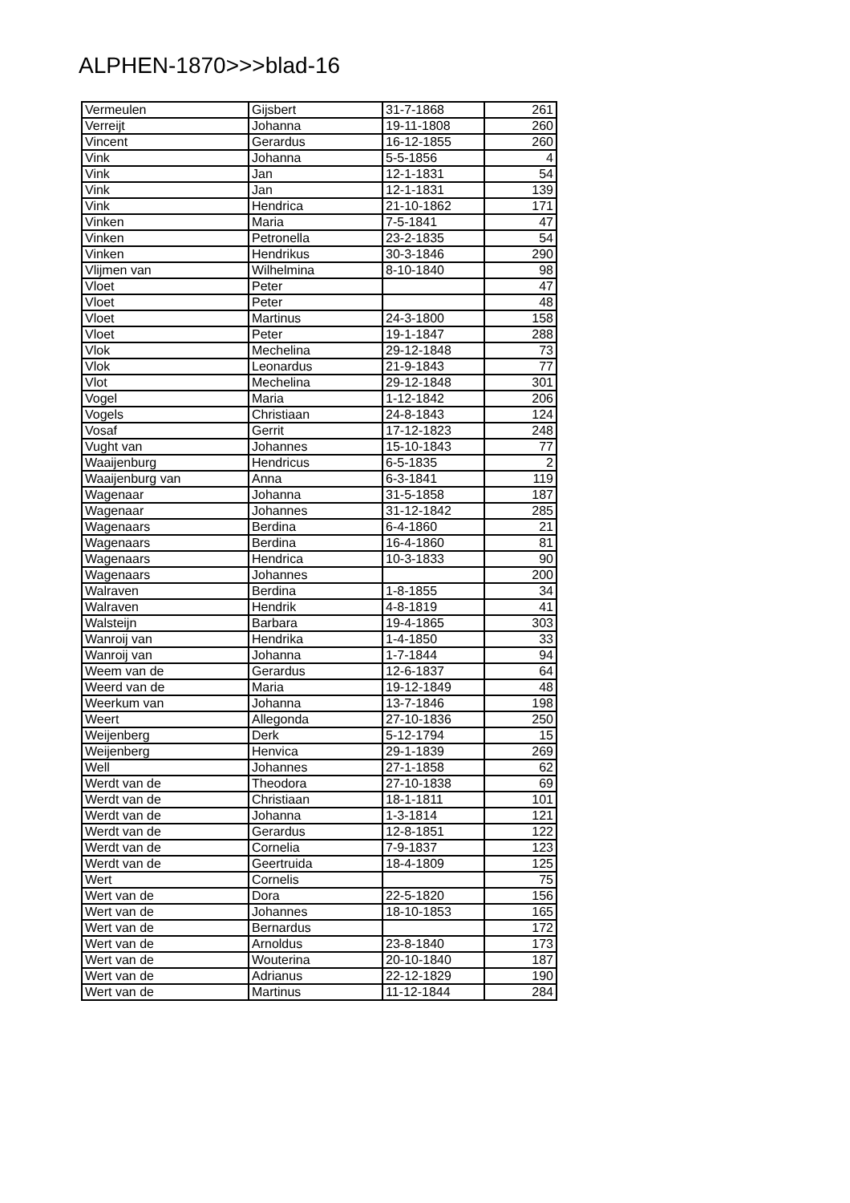ALPHEN-1870>>>blad-16
| Vermeulen | Gijsbert | 31-7-1868 | 261 |
| Verreijt | Johanna | 19-11-1808 | 260 |
| Vincent | Gerardus | 16-12-1855 | 260 |
| Vink | Johanna | 5-5-1856 | 4 |
| Vink | Jan | 12-1-1831 | 54 |
| Vink | Jan | 12-1-1831 | 139 |
| Vink | Hendrica | 21-10-1862 | 171 |
| Vinken | Maria | 7-5-1841 | 47 |
| Vinken | Petronella | 23-2-1835 | 54 |
| Vinken | Hendrikus | 30-3-1846 | 290 |
| Vlijmen van | Wilhelmina | 8-10-1840 | 98 |
| Vloet | Peter | | 47 |
| Vloet | Peter | | 48 |
| Vloet | Martinus | 24-3-1800 | 158 |
| Vloet | Peter | 19-1-1847 | 288 |
| Vlok | Mechelina | 29-12-1848 | 73 |
| Vlok | Leonardus | 21-9-1843 | 77 |
| Vlot | Mechelina | 29-12-1848 | 301 |
| Vogel | Maria | 1-12-1842 | 206 |
| Vogels | Christiaan | 24-8-1843 | 124 |
| Vosaf | Gerrit | 17-12-1823 | 248 |
| Vught van | Johannes | 15-10-1843 | 77 |
| Waaijenburg | Hendricus | 6-5-1835 | 2 |
| Waaijenburg van | Anna | 6-3-1841 | 119 |
| Wagenaar | Johanna | 31-5-1858 | 187 |
| Wagenaar | Johannes | 31-12-1842 | 285 |
| Wagenaars | Berdina | 6-4-1860 | 21 |
| Wagenaars | Berdina | 16-4-1860 | 81 |
| Wagenaars | Hendrica | 10-3-1833 | 90 |
| Wagenaars | Johannes | | 200 |
| Walraven | Berdina | 1-8-1855 | 34 |
| Walraven | Hendrik | 4-8-1819 | 41 |
| Walsteijn | Barbara | 19-4-1865 | 303 |
| Wanroij van | Hendrika | 1-4-1850 | 33 |
| Wanroij van | Johanna | 1-7-1844 | 94 |
| Weem van de | Gerardus | 12-6-1837 | 64 |
| Weerd van de | Maria | 19-12-1849 | 48 |
| Weerkum van | Johanna | 13-7-1846 | 198 |
| Weert | Allegonda | 27-10-1836 | 250 |
| Weijenberg | Derk | 5-12-1794 | 15 |
| Weijenberg | Henvica | 29-1-1839 | 269 |
| Well | Johannes | 27-1-1858 | 62 |
| Werdt van de | Theodora | 27-10-1838 | 69 |
| Werdt van de | Christiaan | 18-1-1811 | 101 |
| Werdt van de | Johanna | 1-3-1814 | 121 |
| Werdt van de | Gerardus | 12-8-1851 | 122 |
| Werdt van de | Cornelia | 7-9-1837 | 123 |
| Werdt van de | Geertruida | 18-4-1809 | 125 |
| Wert | Cornelis | | 75 |
| Wert van de | Dora | 22-5-1820 | 156 |
| Wert van de | Johannes | 18-10-1853 | 165 |
| Wert van de | Bernardus | | 172 |
| Wert van de | Arnoldus | 23-8-1840 | 173 |
| Wert van de | Wouterina | 20-10-1840 | 187 |
| Wert van de | Adrianus | 22-12-1829 | 190 |
| Wert van de | Martinus | 11-12-1844 | 284 |